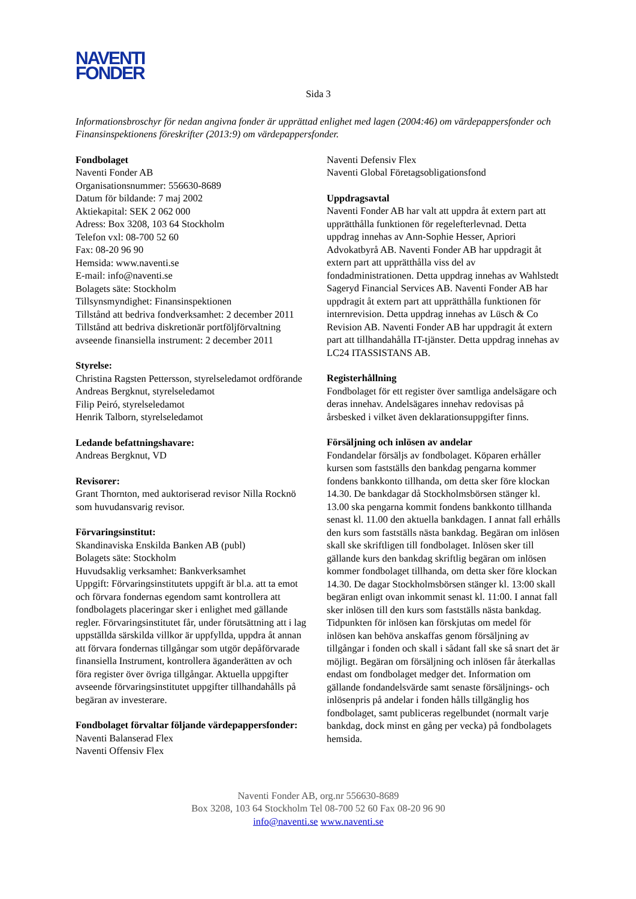NAVENTI
FONDER
Sida 3
Informationsbroschyr för nedan angivna fonder är upprättad enlighet med lagen (2004:46) om värdepappersfonder och Finansinspektionens föreskrifter (2013:9) om värdepappersfonder.
Fondbolaget
Naventi Fonder AB
Organisationsnummer: 556630-8689
Datum för bildande: 7 maj 2002
Aktiekapital: SEK 2 062 000
Adress: Box 3208, 103 64 Stockholm
Telefon vxl: 08-700 52 60
Fax: 08-20 96 90
Hemsida: www.naventi.se
E-mail: info@naventi.se
Bolagets säte: Stockholm
Tillsynsmyndighet: Finansinspektionen
Tillstånd att bedriva fondverksamhet: 2 december 2011
Tillstånd att bedriva diskretionär portföljförvaltning avseende finansiella instrument: 2 december 2011
Styrelse:
Christina Ragsten Pettersson, styrelseledamot ordförande
Andreas Bergknut, styrelseledamot
Filip Peiró, styrelseledamot
Henrik Talborn, styrelseledamot
Ledande befattningshavare:
Andreas Bergknut, VD
Revisorer:
Grant Thornton, med auktoriserad revisor Nilla Rocknö som huvudansvarig revisor.
Förvaringsinstitut:
Skandinaviska Enskilda Banken AB (publ)
Bolagets säte: Stockholm
Huvudsaklig verksamhet: Bankverksamhet
Uppgift: Förvaringsinstitutets uppgift är bl.a. att ta emot och förvara fondernas egendom samt kontrollera att fondbolagets placeringar sker i enlighet med gällande regler. Förvaringsinstitutet får, under förutsättning att i lag uppställda särskilda villkor är uppfyllda, uppdra åt annan att förvara fondernas tillgångar som utgör depåförvarade finansiella Instrument, kontrollera äganderätten av och föra register över övriga tillgångar. Aktuella uppgifter avseende förvaringsinstitutet uppgifter tillhandahålls på begäran av investerare.
Fondbolaget förvaltar följande värdepappersfonder:
Naventi Balanserad Flex
Naventi Offensiv Flex
Naventi Defensiv Flex
Naventi Global Företagsobligationsfond
Uppdragsavtal
Naventi Fonder AB har valt att uppdra åt extern part att upprätthålla funktionen för regelefterlevnad. Detta uppdrag innehas av Ann-Sophie Hesser, Apriori Advokatbyrå AB. Naventi Fonder AB har uppdragit åt extern part att upprätthålla viss del av fondadministrationen. Detta uppdrag innehas av Wahlstedt Sageryd Financial Services AB. Naventi Fonder AB har uppdragit åt extern part att upprätthålla funktionen för internrevision. Detta uppdrag innehas av Lüsch & Co Revision AB. Naventi Fonder AB har uppdragit åt extern part att tillhandahålla IT-tjänster. Detta uppdrag innehas av LC24 ITASSISTANS AB.
Registerhållning
Fondbolaget för ett register över samtliga andelsägare och deras innehav. Andelsägares innehav redovisas på årsbesked i vilket även deklarationsuppgifter finns.
Försäljning och inlösen av andelar
Fondandelar försäljs av fondbolaget. Köparen erhåller kursen som fastställs den bankdag pengarna kommer fondens bankkonto tillhanda, om detta sker före klockan 14.30. De bankdagar då Stockholmsbörsen stänger kl. 13.00 ska pengarna kommit fondens bankkonto tillhanda senast kl. 11.00 den aktuella bankdagen. I annat fall erhålls den kurs som fastställs nästa bankdag. Begäran om inlösen skall ske skriftligen till fondbolaget. Inlösen sker till gällande kurs den bankdag skriftlig begäran om inlösen kommer fondbolaget tillhanda, om detta sker före klockan 14.30. De dagar Stockholmsbörsen stänger kl. 13:00 skall begäran enligt ovan inkommit senast kl. 11:00. I annat fall sker inlösen till den kurs som fastställs nästa bankdag. Tidpunkten för inlösen kan förskjutas om medel för inlösen kan behöva anskaffas genom försäljning av tillgångar i fonden och skall i sådant fall ske så snart det är möjligt. Begäran om försäljning och inlösen får återkallas endast om fondbolaget medger det. Information om gällande fondandelsvärde samt senaste försäljnings- och inlösenpris på andelar i fonden hålls tillgänglig hos fondbolaget, samt publiceras regelbundet (normalt varje bankdag, dock minst en gång per vecka) på fondbolagets hemsida.
Naventi Fonder AB, org.nr 556630-8689
Box 3208, 103 64 Stockholm Tel 08-700 52 60 Fax 08-20 96 90
info@naventi.se www.naventi.se